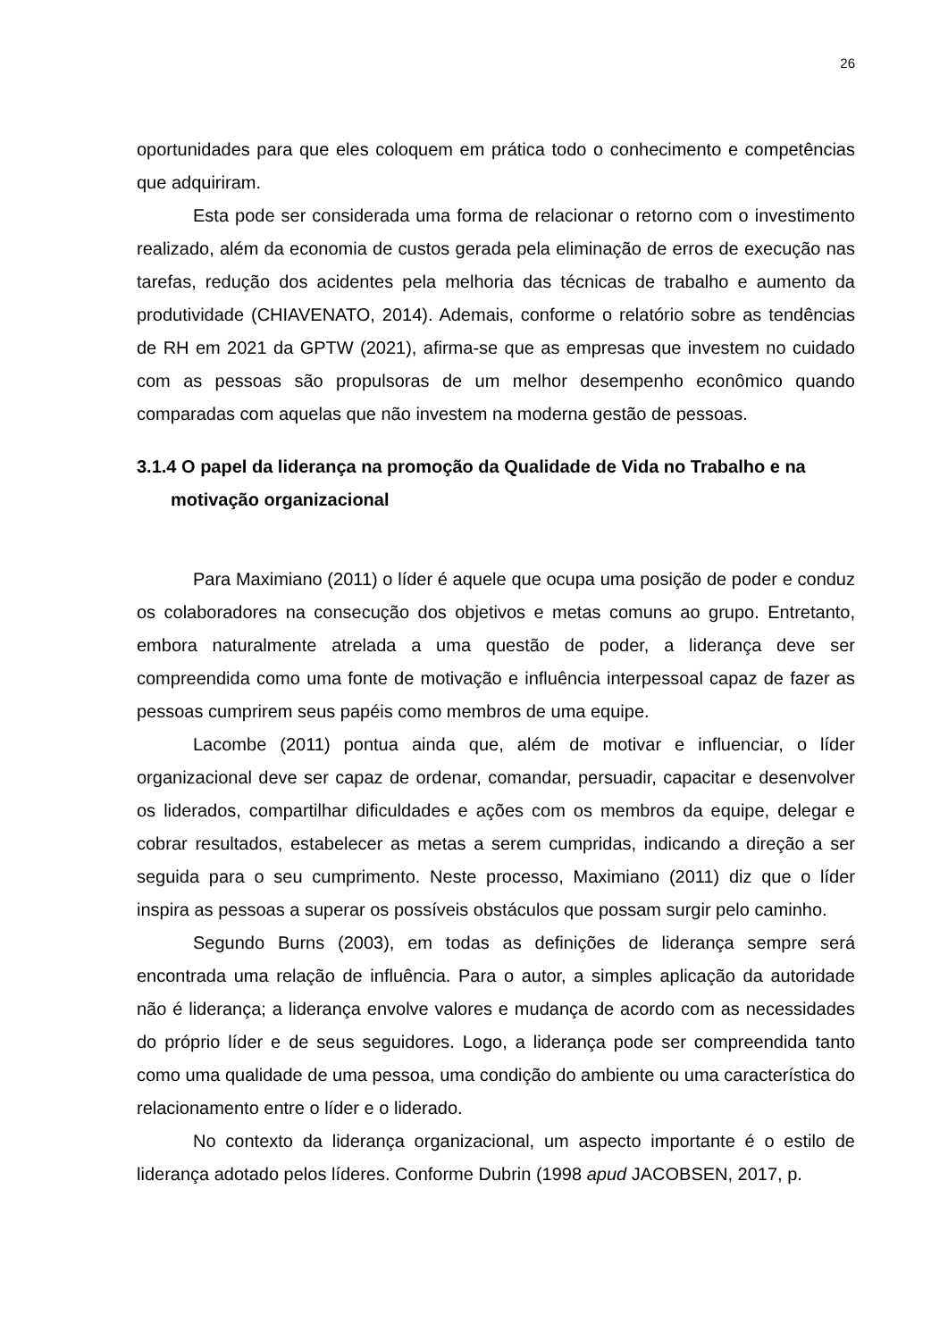26
oportunidades para que eles coloquem em prática todo o conhecimento e competências que adquiriram.
Esta pode ser considerada uma forma de relacionar o retorno com o investimento realizado, além da economia de custos gerada pela eliminação de erros de execução nas tarefas, redução dos acidentes pela melhoria das técnicas de trabalho e aumento da produtividade (CHIAVENATO, 2014). Ademais, conforme o relatório sobre as tendências de RH em 2021 da GPTW (2021), afirma-se que as empresas que investem no cuidado com as pessoas são propulsoras de um melhor desempenho econômico quando comparadas com aquelas que não investem na moderna gestão de pessoas.
3.1.4 O papel da liderança na promoção da Qualidade de Vida no Trabalho e na motivação organizacional
Para Maximiano (2011) o líder é aquele que ocupa uma posição de poder e conduz os colaboradores na consecução dos objetivos e metas comuns ao grupo. Entretanto, embora naturalmente atrelada a uma questão de poder, a liderança deve ser compreendida como uma fonte de motivação e influência interpessoal capaz de fazer as pessoas cumprirem seus papéis como membros de uma equipe.
Lacombe (2011) pontua ainda que, além de motivar e influenciar, o líder organizacional deve ser capaz de ordenar, comandar, persuadir, capacitar e desenvolver os liderados, compartilhar dificuldades e ações com os membros da equipe, delegar e cobrar resultados, estabelecer as metas a serem cumpridas, indicando a direção a ser seguida para o seu cumprimento. Neste processo, Maximiano (2011) diz que o líder inspira as pessoas a superar os possíveis obstáculos que possam surgir pelo caminho.
Segundo Burns (2003), em todas as definições de liderança sempre será encontrada uma relação de influência. Para o autor, a simples aplicação da autoridade não é liderança; a liderança envolve valores e mudança de acordo com as necessidades do próprio líder e de seus seguidores. Logo, a liderança pode ser compreendida tanto como uma qualidade de uma pessoa, uma condição do ambiente ou uma característica do relacionamento entre o líder e o liderado.
No contexto da liderança organizacional, um aspecto importante é o estilo de liderança adotado pelos líderes. Conforme Dubrin (1998 apud JACOBSEN, 2017, p.